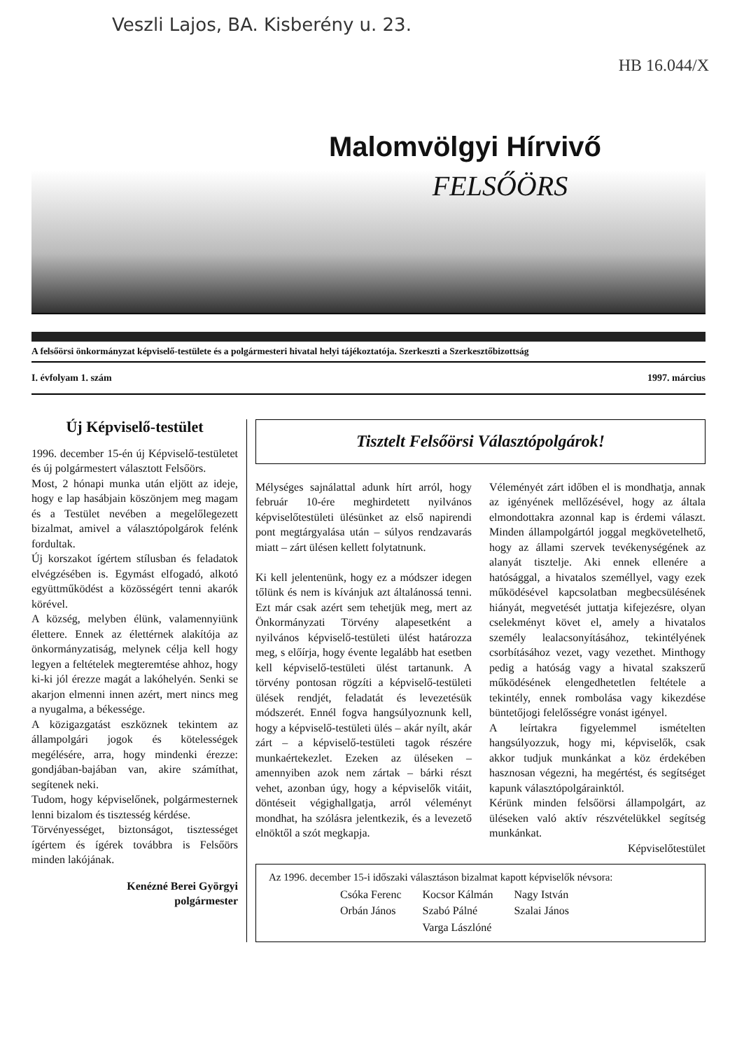Veszli Lajos, BA. Kisberény u. 23.
HB 16.044/X
Malomvölgyi Hírvivő
FELSŐÖRS
A felsőörsi önkormányzat képviselő-testülete és a polgármesteri hivatal helyi tájékoztatója. Szerkeszti a Szerkesztőbizottság
I. évfolyam 1. szám 1997. március
Új Képviselő-testület
1996. december 15-én új Képviselő-testületet és új polgármestert választott Felsőörs.
Most, 2 hónapi munka után eljött az ideje, hogy e lap hasábjain köszönjem meg magam és a Testület nevében a megelőlegezett bizalmat, amivel a választópolgárok felénk fordultak.
Új korszakot ígértem stílusban és feladatok elvégzésében is. Egymást elfogadó, alkotó együttműködést a közösségért tenni akarók körével.
A község, melyben élünk, valamennyiünk élettere. Ennek az élettérnek alakítója az önkormányzatiság, melynek célja kell hogy legyen a feltételek megteremtése ahhoz, hogy ki-ki jól érezze magát a lakóhelyén. Senki se akarjon elmenni innen azért, mert nincs meg a nyugalma, a békessége.
A közigazgatást eszköznek tekintem az állampolgári jogok és kötelességek megélésére, arra, hogy mindenki érezze: gondjában-bajában van, akire számíthat, segítenek neki.
Tudom, hogy képviselőnek, polgármesternek lenni bizalom és tisztesség kérdése.
Törvényességet, biztonságot, tisztességet ígértem és ígérek továbbra is Felsőörs minden lakójának.
Kenézné Berei Györgyi
polgármester
Tisztelt Felsőörsi Választópolgárok!
Mélységes sajnálattal adunk hírt arról, hogy február 10-ére meghirdetett nyilvános képviselőtestületi ülésünket az első napirendi pont megtárgyalása után – súlyos rendzavarás miatt – zárt ülésen kellett folytatnunk.
Ki kell jelentenünk, hogy ez a módszer idegen tőlünk és nem is kívánjuk azt általánossá tenni. Ezt már csak azért sem tehetjük meg, mert az Önkormányzati Törvény alapesetként a nyilvános képviselő-testületi ülést határozza meg, s előírja, hogy évente legalább hat esetben kell képviselő-testületi ülést tartanunk. A törvény pontosan rögzíti a képviselő-testületi ülések rendjét, feladatát és levezetésük módszerét. Ennél fogva hangsúlyoznunk kell, hogy a képviselő-testületi ülés – akár nyílt, akár zárt – a képviselő-testületi tagok részére munkaértekezlet. Ezeken az üléseken – amennyiben azok nem zártak – bárki részt vehet, azonban úgy, hogy a képviselők vitáit, döntéseit végighallgatja, arról véleményt mondhat, ha szólásra jelentkezik, és a levezető elnöktől a szót megkapja.
Véleményét zárt időben el is mondhatja, annak az igényének mellőzésével, hogy az általa elmondottakra azonnal kap is érdemi választ. Minden állampolgártól joggal megkövetelhető, hogy az állami szervek tevékenységének az alanyát tisztelje. Aki ennek ellenére a hatósággal, a hivatalos személlyel, vagy ezek működésével kapcsolatban megbecsülésének hiányát, megvetését juttatja kifejezésre, olyan cselekményt követ el, amely a hivatalos személy lealacsonyításához, tekintélyének csorbításához vezet, vagy vezethet. Minthogy pedig a hatóság vagy a hivatal szakszerű működésének elengedhetetlen feltétele a tekintély, ennek rombolása vagy kikezdése büntetőjogi felelősségre vonást igényel.
A leírtakra figyelemmel ismételten hangsúlyozzuk, hogy mi, képviselők, csak akkor tudjuk munkánkat a köz érdekében hasznosan végezni, ha megértést, és segítséget kapunk választópolgárainktól.
Kérünk minden felsőörsi állampolgárt, az üléseken való aktív részvételükkel segítség munkánkat.
Képviselőtestület
Az 1996. december 15-i időszaki választáson bizalmat kapott képviselők névsora:
| Csóka Ferenc | Kocsor Kálmán | Nagy István |
| Orbán János | Szabó Pálné | Szalai János |
| | Varga Lászlóné | |